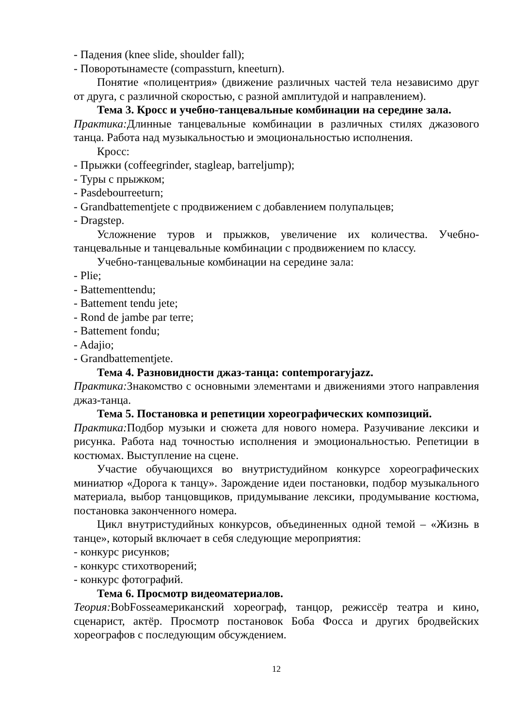- Падения (knee slide, shoulder fall);
- Поворотынаместе (compassturn, kneeturn).
Понятие «полицентрия» (движение различных частей тела независимо друг от друга, с различной скоростью, с разной амплитудой и направлением).
Тема 3. Кросс и учебно-танцевальные комбинации на середине зала.
Практика: Длинные танцевальные комбинации в различных стилях джазового танца. Работа над музыкальностью и эмоциональностью исполнения.
Кросс:
- Прыжки (coffeegrinder, stagleap, barreljump);
- Туры с прыжком;
- Pasdebourreeturn;
- Grandbattementjete с продвижением с добавлением полупальцев;
- Dragstep.
Усложнение туров и прыжков, увеличение их количества. Учебно-танцевальные и танцевальные комбинации с продвижением по классу.
Учебно-танцевальные комбинации на середине зала:
- Plie;
- Battementtendu;
- Battement tendu jete;
- Rond de jambe par terre;
- Battement fondu;
- Adajio;
- Grandbattementjete.
Тема 4. Разновидности джаз-танца: contemporaryjazz.
Практика: Знакомство с основными элементами и движениями этого направления джаз-танца.
Тема 5. Постановка и репетиции хореографических композиций.
Практика: Подбор музыки и сюжета для нового номера. Разучивание лексики и рисунка. Работа над точностью исполнения и эмоциональностью. Репетиции в костюмах. Выступление на сцене.
Участие обучающихся во внутристудийном конкурсе хореографических миниатюр «Дорога к танцу». Зарождение идеи постановки, подбор музыкального материала, выбор танцовщиков, придумывание лексики, продумывание костюма, постановка законченного номера.
Цикл внутристудийных конкурсов, объединенных одной темой – «Жизнь в танце», который включает в себя следующие мероприятия:
- конкурс рисунков;
- конкурс стихотворений;
- конкурс фотографий.
Тема 6. Просмотр видеоматериалов.
Теория: BobFosseамериканский хореограф, танцор, режиссёр театра и кино, сценарист, актёр. Просмотр постановок Боба Фосса и других бродвейских хореографов с последующим обсуждением.
12